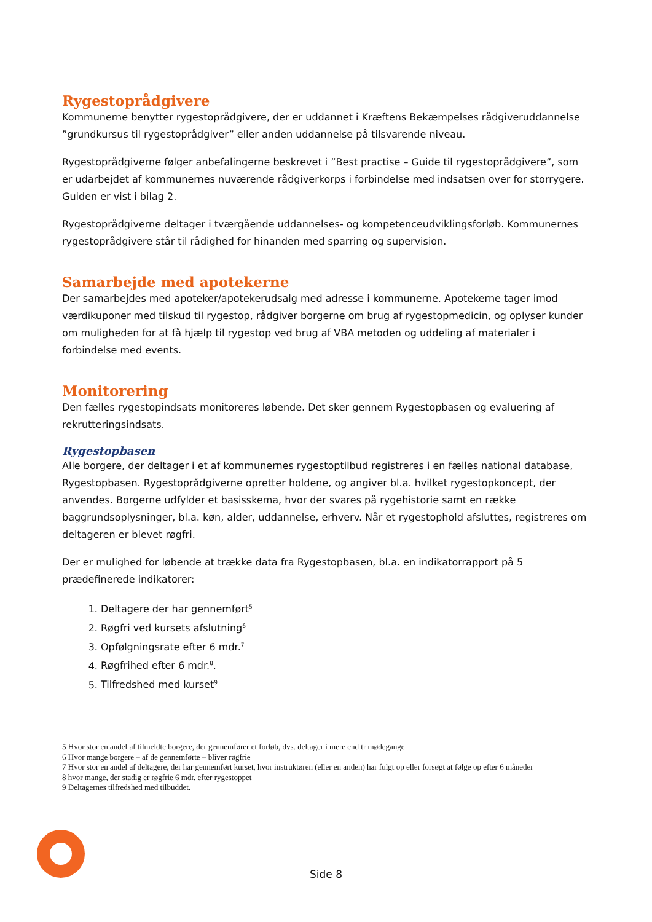Rygestoprådgivere
Kommunerne benytter rygestoprådgivere, der er uddannet i Kræftens Bekæmpelses rådgiveruddannelse ”grundkursus til rygestoprådgiver” eller anden uddannelse på tilsvarende niveau.
Rygestoprådgiverne følger anbefalingerne beskrevet i ”Best practise – Guide til rygestoprådgivere”, som er udarbejdet af kommunernes nuværende rådgiverkorps i forbindelse med indsatsen over for storrygere. Guiden er vist i bilag 2.
Rygestoprådgiverne deltager i tværgående uddannelses- og kompetenceudviklingsforløb. Kommunernes rygestoprådgivere står til rådighed for hinanden med sparring og supervision.
Samarbejde med apotekerne
Der samarbejdes med apoteker/apotekerudsalg med adresse i kommunerne. Apotekerne tager imod værdikuponer med tilskud til rygestop, rådgiver borgerne om brug af rygestopmedicin, og oplyser kunder om muligheden for at få hjælp til rygestop ved brug af VBA metoden og uddeling af materialer i forbindelse med events.
Monitorering
Den fælles rygestopindsats monitoreres løbende. Det sker gennem Rygestopbasen og evaluering af rekrutteringsindsats.
Rygestopbasen
Alle borgere, der deltager i et af kommunernes rygestoptilbud registreres i en fælles national database, Rygestopbasen. Rygestoprådgiverne opretter holdene, og angiver bl.a. hvilket rygestopkoncept, der anvendes. Borgerne udfylder et basisskema, hvor der svares på rygehistorie samt en række baggrundsoplysninger, bl.a. køn, alder, uddannelse, erhverv. Når et rygestophold afsluttes, registreres om deltageren er blevet røgfri.
Der er mulighed for løbende at trække data fra Rygestopbasen, bl.a. en indikatorrapport på 5 prædefinerede indikatorer:
1. Deltagere der har gennemført<sup>5</sup>
2. Røgfri ved kursets afslutning<sup>6</sup>
3. Opfølgningsrate efter 6 mdr.<sup>7</sup>
4. Røgfrihed efter 6 mdr.<sup>8</sup>.
5. Tilfredshed med kurset<sup>9</sup>
5 Hvor stor en andel af tilmeldte borgere, der gennemfører et forløb, dvs. deltager i mere end tr mødegange
6 Hvor mange borgere – af de gennemførte – bliver røgfrie
7 Hvor stor en andel af deltagere, der har gennemført kurset, hvor instruktøren (eller en anden) har fulgt op eller forsøgt at følge op efter 6 måneder
8 hvor mange, der stadig er røgfrie 6 mdr. efter rygestoppet
9 Deltagernes tilfredshed med tilbuddet.
Side 8